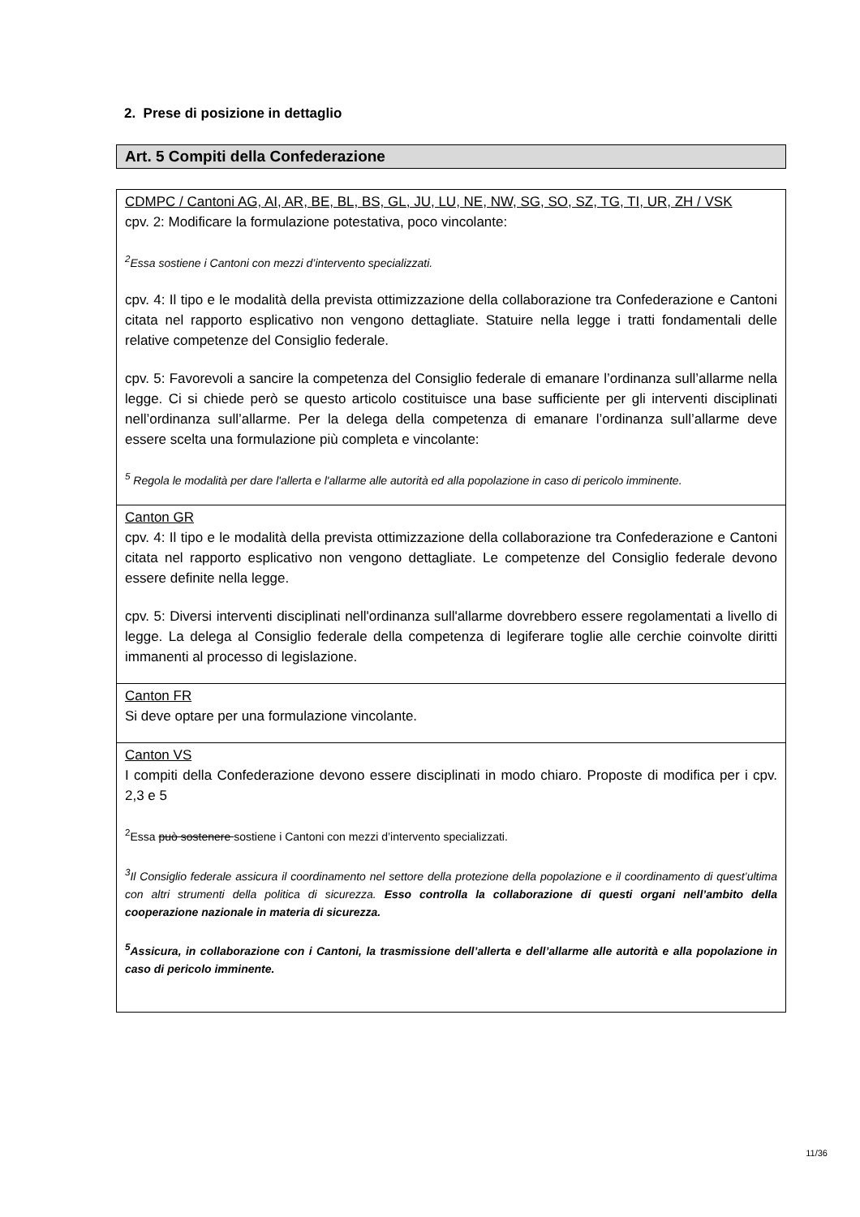2. Prese di posizione in dettaglio
Art. 5 Compiti della Confederazione
| CDMPC / Cantoni AG, AI, AR, BE, BL, BS, GL, JU, LU, NE, NW, SG, SO, SZ, TG, TI, UR, ZH / VSK cpv. 2: Modificare la formulazione potestativa, poco vincolante: <sup>2</sup> Essa sostiene i Cantoni con mezzi d’intervento specializzati. cpv. 4: Il tipo e le modalità della prevista ottimizzazione della collaborazione tra Confederazione e Cantoni citata nel rapporto esplicativo non vengono dettagliate. Statuire nella legge i tratti fondamentali delle relative competenze del Consiglio federale. cpv. 5: Favorevoli a sancire la competenza del Consiglio federale di emanare l’ordinanza sull’allarme nella legge. Ci si chiede però se questo articolo costituisce una base sufficiente per gli interventi disciplinati nell’ordinanza sull’allarme. Per la delega della competenza di emanare l’ordinanza sull’allarme deve essere scelta una formulazione più completa e vincolante: <sup>5</sup> Regola le modalità per dare l'allerta e l'allarme alle autorità ed alla popolazione in caso di pericolo imminente. |
| Canton GR cpv. 4: Il tipo e le modalità della prevista ottimizzazione della collaborazione tra Confederazione e Cantoni citata nel rapporto esplicativo non vengono dettagliate. Le competenze del Consiglio federale devono essere definite nella legge. cpv. 5: Diversi interventi disciplinati nell'ordinanza sull'allarme dovrebbero essere regolamentati a livello di legge. La delega al Consiglio federale della competenza di legiferare toglie alle cerchie coinvolte diritti immanenti al processo di legislazione. |
| Canton FR Si deve optare per una formulazione vincolante. |
| Canton VS I compiti della Confederazione devono essere disciplinati in modo chiaro. Proposte di modifica per i cpv. 2,3 e 5 <sup>2</sup> Essa può sostenere sostiene i Cantoni con mezzi d’intervento specializzati. <sup>3</sup> Il Consiglio federale assicura il coordinamento nel settore della protezione della popolazione e il coordinamento di quest’ultima con altri strumenti della politica di sicurezza. Esso controlla la collaborazione di questi organi nell’ambito della cooperazione nazionale in materia di sicurezza. <sup>5</sup> Assicura, in collaborazione con i Cantoni, la trasmissione dell’allerta e dell’allarme alle autorità e alla popolazione in caso di pericolo imminente. |
11/36